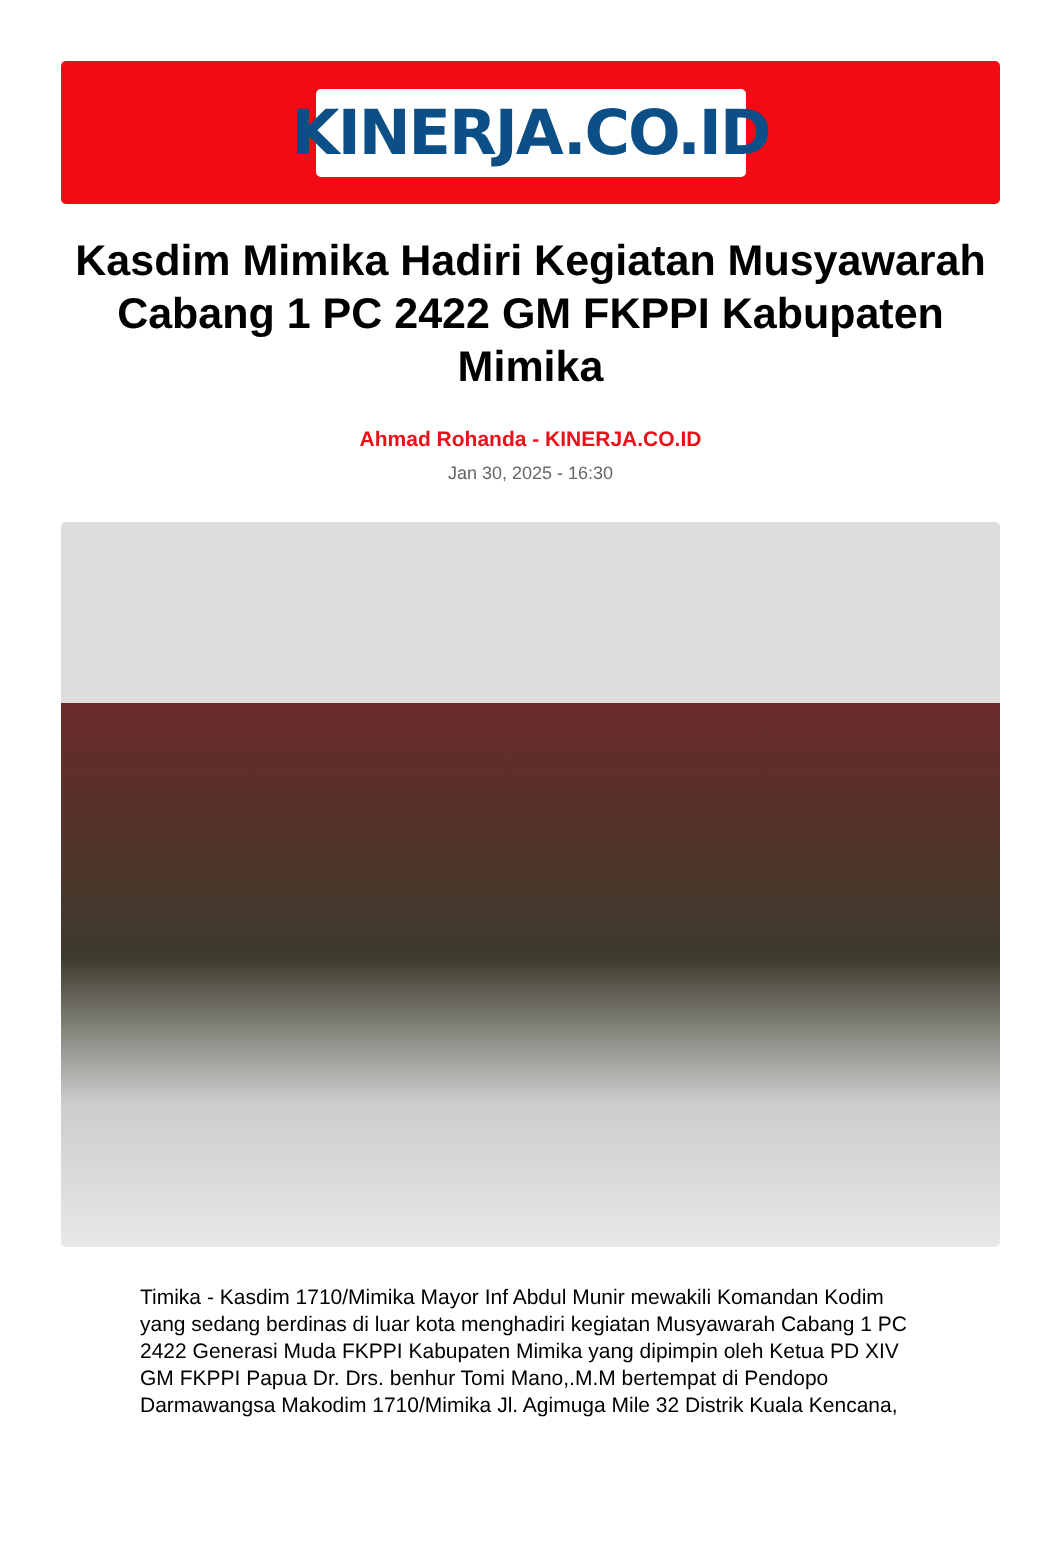KINERJA.CO.ID
Kasdim Mimika Hadiri Kegiatan Musyawarah Cabang 1 PC 2422 GM FKPPI Kabupaten Mimika
Ahmad Rohanda - KINERJA.CO.ID
Jan 30, 2025 - 16:30
Timika - Kasdim 1710/Mimika Mayor Inf Abdul Munir mewakili Komandan Kodim yang sedang berdinas di luar kota menghadiri kegiatan Musyawarah Cabang 1 PC 2422 Generasi Muda FKPPI Kabupaten Mimika yang dipimpin oleh Ketua PD XIV GM FKPPI Papua Dr. Drs. benhur Tomi Mano,.M.M bertempat di Pendopo Darmawangsa Makodim 1710/Mimika Jl. Agimuga Mile 32 Distrik Kuala Kencana,